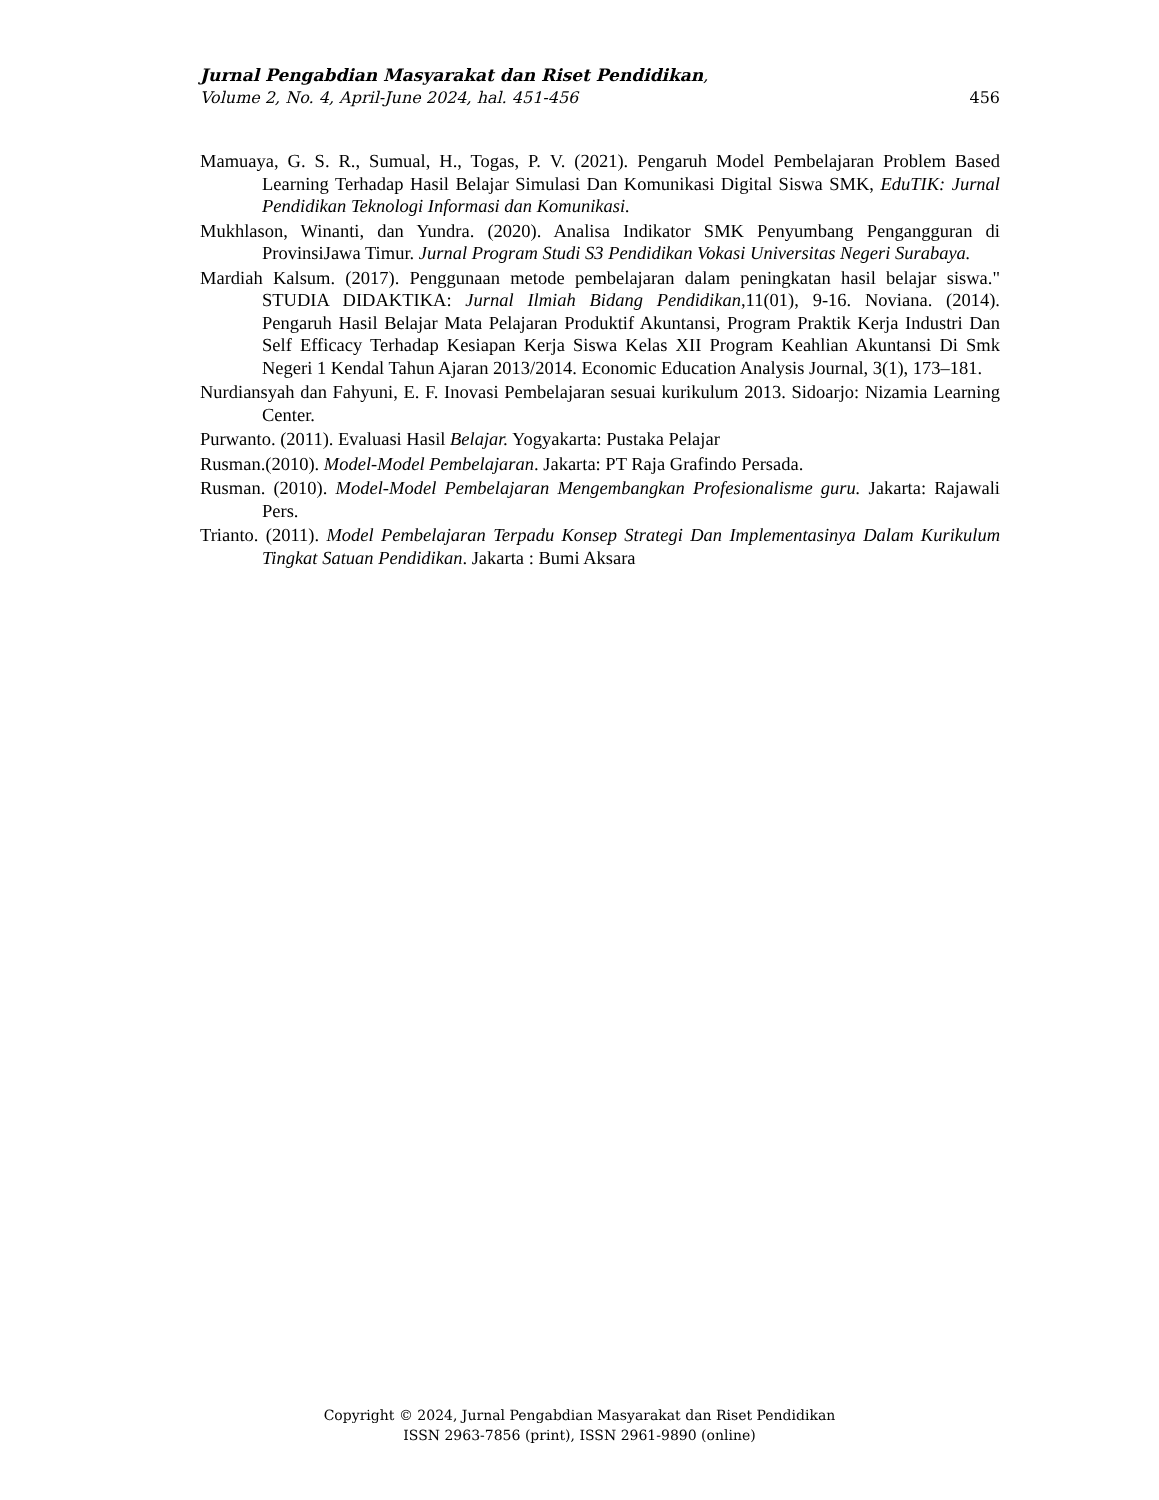Jurnal Pengabdian Masyarakat dan Riset Pendidikan,
Volume 2, No. 4, April-June 2024, hal. 451-456 456
Mamuaya, G. S. R., Sumual, H., Togas, P. V. (2021). Pengaruh Model Pembelajaran Problem Based Learning Terhadap Hasil Belajar Simulasi Dan Komunikasi Digital Siswa SMK, EduTIK: Jurnal Pendidikan Teknologi Informasi dan Komunikasi.
Mukhlason, Winanti, dan Yundra. (2020). Analisa Indikator SMK Penyumbang Pengangguran di ProvinsiJawa Timur. Jurnal Program Studi S3 Pendidikan Vokasi Universitas Negeri Surabaya.
Mardiah Kalsum. (2017). Penggunaan metode pembelajaran dalam peningkatan hasil belajar siswa." STUDIA DIDAKTIKA: Jurnal Ilmiah Bidang Pendidikan, 11(01), 9-16. Noviana. (2014). Pengaruh Hasil Belajar Mata Pelajaran Produktif Akuntansi, Program Praktik Kerja Industri Dan Self Efficacy Terhadap Kesiapan Kerja Siswa Kelas XII Program Keahlian Akuntansi Di Smk Negeri 1 Kendal Tahun Ajaran 2013/2014. Economic Education Analysis Journal, 3(1), 173–181.
Nurdiansyah dan Fahyuni, E. F. Inovasi Pembelajaran sesuai kurikulum 2013. Sidoarjo: Nizamia Learning Center.
Purwanto. (2011). Evaluasi Hasil Belajar. Yogyakarta: Pustaka Pelajar
Rusman.(2010). Model-Model Pembelajaran. Jakarta: PT Raja Grafindo Persada.
Rusman. (2010). Model-Model Pembelajaran Mengembangkan Profesionalisme guru. Jakarta: Rajawali Pers.
Trianto. (2011). Model Pembelajaran Terpadu Konsep Strategi Dan Implementasinya Dalam Kurikulum Tingkat Satuan Pendidikan. Jakarta : Bumi Aksara
Copyright © 2024, Jurnal Pengabdian Masyarakat dan Riset Pendidikan
ISSN 2963-7856 (print), ISSN 2961-9890 (online)